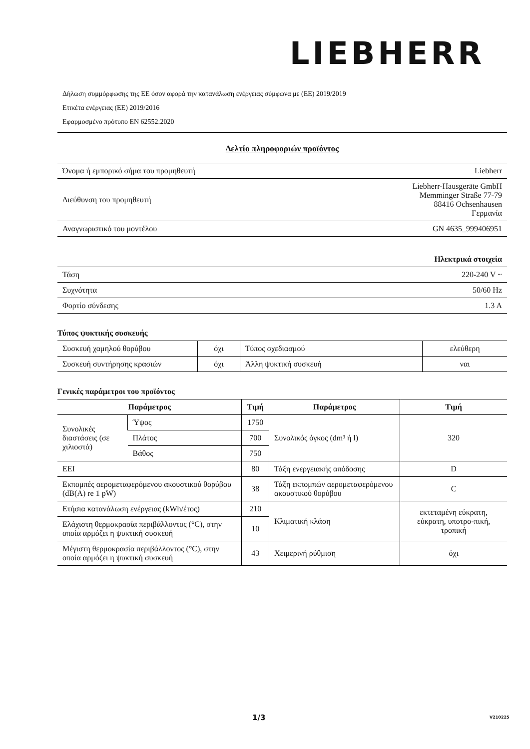LIEBHERR
Δήλωση συμμόρφωσης της ΕΕ όσον αφορά την κατανάλωση ενέργειας σύμφωνα με (ΕΕ) 2019/2019
Ετικέτα ενέργειας (ΕΕ) 2019/2016
Εφαρμοσμένο πρότυπο EN 62552:2020
Δελτίο πληροφοριών προϊόντος
| Όνομα ή εμπορικό σήμα του προμηθευτή | Liebherr |
| Διεύθυνση του προμηθευτή | Liebherr-Hausgeräte GmbH Memminger Straße 77-79 88416 Ochsenhausen Γερμανία |
| Αναγνωριστικό του μοντέλου | GN 4635_999406951 |
| Ηλεκτρικά στοιχεία | |
| Τάση | 220-240 V ~ |
| Συχνότητα | 50/60 Hz |
| Φορτίο σύνδεσης | 1.3 A |
Τύπος ψυκτικής συσκευής
| Συσκευή χαμηλού θορύβου | όχι | Τύπος σχεδιασμού | ελεύθερη |
| Συσκευή συντήρησης κρασιών | όχι | Άλλη ψυκτική συσκευή | ναι |
Γενικές παράμετροι του προϊόντος
| Παράμετρος | | Τιμή | Παράμετρος | Τιμή |
| --- | --- | --- | --- | --- |
| Συνολικές διαστάσεις (σε χιλιοστά) | Ύψος | 1750 | Συνολικός όγκος (dm³ ή l) | 320 |
| | Πλάτος | 700 | | |
| | Βάθος | 750 | | |
| EEI | | 80 | Τάξη ενεργειακής απόδοσης | D |
| Εκπομπές αερομεταφερόμενου ακουστικού θορύβου (dB(A) re 1 pW) | | 38 | Τάξη εκπομπών αερομεταφερόμενου ακουστικού θορύβου | C |
| Ετήσια κατανάλωση ενέργειας (kWh/έτος) | | 210 | Κλιματική κλάση | εκτεταμένη εύκρατη, εύκρατη, υποτρο-πική, τροπική |
| Ελάχιστη θερμοκρασία περιβάλλοντος (°C), στην οποία αρμόζει η ψυκτική συσκευή | | 10 | | |
| Μέγιστη θερμοκρασία περιβάλλοντος (°C), στην οποία αρμόζει η ψυκτική συσκευή | | 43 | Χειμερινή ρύθμιση | όχι |
1/3 V210225